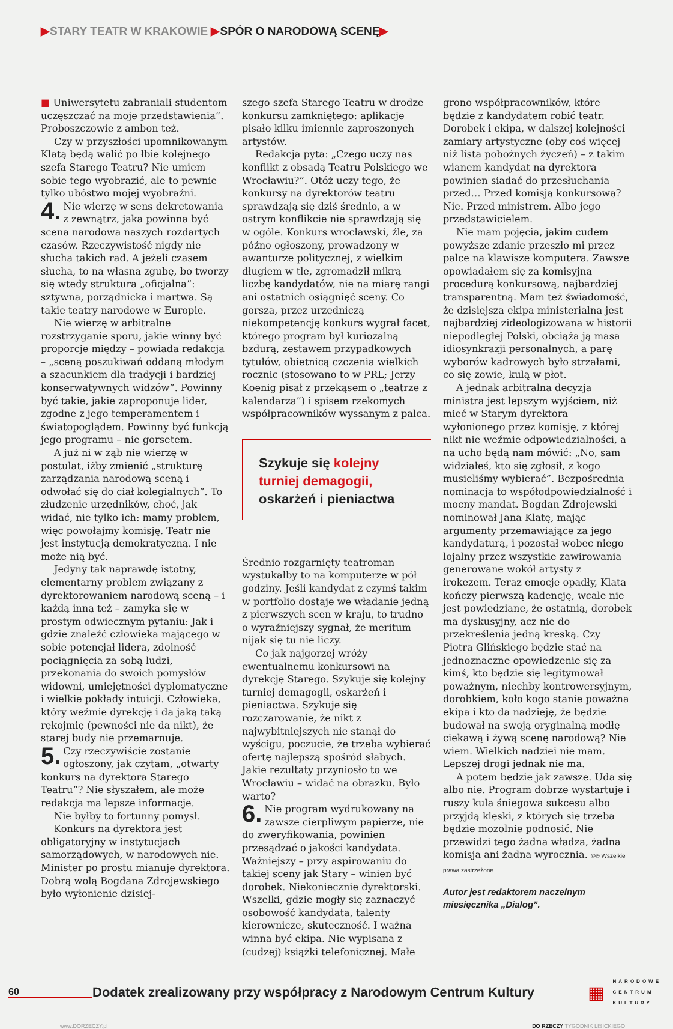▶STARY TEATR W KRAKOWIE ▶SPÓR O NARODOWĄ SCENĘ▶
■ Uniwersytetu zabraniali studentom uczęszczać na moje przedstawienia”. Proboszczowie z ambon też.
Czy w przyszłości upomnikowanym Klatą będą walić po łbie kolejnego szefa Starego Teatru? Nie umiem sobie tego wyobrazić, ale to pewnie tylko ubóstwo mojej wyobraźni.
4. Nie wierzę w sens dekretowania z zewnątrz, jaka powinna być scena narodowa naszych rozdartych czasów. Rzeczywistość nigdy nie słucha takich rad. A jeżeli czasem słucha, to na własną zgubę, bo tworzy się wtedy struktura „oficjalna”: sztywna, porządnicka i martwa. Są takie teatry narodowe w Europie.
Nie wierzę w arbitralne rozstrzyganie sporu, jakie winny być proporcje między – powiada redakcja – „sceną poszukiwań oddaną młodym a szacunkiem dla tradycji i bardziej konserwatywnych widzów”. Powinny być takie, jakie zaproponuje lider, zgodne z jego temperamentem i światopoglądem. Powinny być funkcją jego programu – nie gorsetem.
A już ni w ząb nie wierzę w postulat, iżby zmienić „strukturę zarządzania narodową sceną i odwołać się do ciał kolegialnych”. To złudzenie urzędników, choć, jak widać, nie tylko ich: mamy problem, więc powołajmy komisję. Teatr nie jest instytucją demokratyczną. I nie może nią być.
Jedyny tak naprawdę istotny, elementarny problem związany z dyrektorowaniem narodową sceną – i każdą inną też – zamyka się w prostym odwiecznym pytaniu: Jak i gdzie znaleźć człowieka mającego w sobie potencjał lidera, zdolność pociągnięcia za sobą ludzi, przekonania do swoich pomysłów widowni, umiejętności dyplomatyczne i wielkie pokłady intuicji. Człowieka, który weźmie dyrekcję i da jaką taką rękojmię (pewności nie da nikt), że starej budy nie przemarnuje.
5. Czy rzeczywiście zostanie ogłoszony, jak czytam, „otwarty konkurs na dyrektora Starego Teatru”? Nie słyszałem, ale może redakcja ma lepsze informacje.
Nie byłby to fortunny pomysł.
Konkurs na dyrektora jest obligatoryjny w instytucjach samorządowych, w narodowych nie. Minister po prostu mianuje dyrektora. Dobrą wolą Bogdana Zdrojewskiego było wyłonienie dzisiej-
szego szefa Starego Teatru w drodze konkursu zamkniętego: aplikacje pisało kilku imiennie zaproszonych artystów.
Redakcja pyta: „Czego uczy nas konflikt z obsadą Teatru Polskiego we Wrocławiu?”. Otóż uczy tego, że konkursy na dyrektorów teatru sprawdzają się dziś średnio, a w ostrym konflikcie nie sprawdzają się w ogóle. Konkurs wrocławski, źle, za późno ogłoszony, prowadzony w awanturze politycznej, z wielkim długiem w tle, zgromadził mikrą liczbę kandydatów, nie na miarę rangi ani ostatnich osiągnięć sceny. Co gorsza, przez urzędniczą niekompetencję konkurs wygrał facet, którego program był kuriozalną bzdurą, zestawem przypadkowych tytułów, obietnicą czczenia wielkich rocznic (stosowano to w PRL; Jerzy Koenig pisał z przekąsem o „teatrze z kalendarza”) i spisem rzekomych współpracowników wyssanym z palca.
Szykuje się kolejny turniej demagogii, oskarżeń i pieniactwa
Średnio rozgarnięty teatroman wystukałby to na komputerze w pół godziny. Jeśli kandydat z czymś takim w portfolio dostaje we władanie jedną z pierwszych scen w kraju, to trudno o wyraźniejszy sygnał, że meritum nijak się tu nie liczy.
Co jak najgorzej wróży ewentualnemu konkursowi na dyrekcję Starego. Szykuje się kolejny turniej demagogii, oskarżeń i pieniactwa. Szykuje się rozczarowanie, że nikt z najwybitniejszych nie stanął do wyścigu, poczucie, że trzeba wybierać ofertę najlepszą spośród słabych. Jakie rezultaty przyniosło to we Wrocławiu – widać na obrazku. Było warto?
6. Nie program wydrukowany na zawsze cierpliwym papierze, nie do zweryfikowania, powinien przesądzać o jakości kandydata. Ważniejszy – przy aspirowaniu do takiej sceny jak Stary – winien być dorobek. Niekoniecznie dyrektorski. Wszelki, gdzie mogły się zaznaczyć osobowość kandydata, talenty kierownicze, skuteczność. I ważna winna być ekipa. Nie wypisana z (cudzej) książki telefonicznej. Małe
grono współpracowników, które będzie z kandydatem robić teatr. Dorobek i ekipa, w dalszej kolejności zamiary artystyczne (oby coś więcej niż lista pobożnych życzeń) – z takim wianem kandydat na dyrektora powinien siadać do przesłuchania przed… Przed komisją konkursową? Nie. Przed ministrem. Albo jego przedstawicielem.
Nie mam pojęcia, jakim cudem powyższe zdanie przeszło mi przez palce na klawisze komputera. Zawsze opowiadałem się za komisyjną procedurą konkursową, najbardziej transparentną. Mam też świadomość, że dzisiejsza ekipa ministerialna jest najbardziej zideologizowana w historii niepodległej Polski, obciąża ją masa idiosynkrazji personalnych, a parę wyborów kadrowych było strzałami, co się zowie, kulą w płot.
A jednak arbitralna decyzja ministra jest lepszym wyjściem, niż mieć w Starym dyrektora wyłonionego przez komisję, z której nikt nie weźmie odpowiedzialności, a na ucho będą nam mówić: „No, sam widziałeś, kto się zgłosił, z kogo musieliśmy wybierać”. Bezpośrednia nominacja to współodpowiedzialność i mocny mandat. Bogdan Zdrojewski nominował Jana Klatę, mając argumenty przemawiające za jego kandydaturą, i pozostał wobec niego lojalny przez wszystkie zawirowania generowane wokół artysty z irokezem. Teraz emocje opadły, Klata kończy pierwszą kadencję, wcale nie jest powiedziane, że ostatnią, dorobek ma dyskusyjny, acz nie do przekreślenia jedną kreską. Czy Piotra Glińskiego będzie stać na jednoznaczne opowiedzenie się za kimś, kto będzie się legitymował poważnym, niechby kontrowersyjnym, dorobkiem, koło kogo stanie poważna ekipa i kto da nadzieję, że będzie budował na swoją oryginalną modłę ciekawą i żywą scenę narodową? Nie wiem. Wielkich nadziei nie mam. Lepszej drogi jednak nie ma.
A potem będzie jak zawsze. Uda się albo nie. Program dobrze wystartuje i ruszy kula śniegowa sukcesu albo przyjdą klęski, z których się trzeba będzie mozolnie podnosić. Nie przewidzi tego żadna władza, żadna komisja ani żadna wyrocznia. ©℗ Wszelkie prawa zastrzeżone
Autor jest redaktorem naczelnym miesięcznika „Dialog”.
60
Dodatek zrealizowany przy współpracy z Narodowym Centrum Kultury
▦
NARODOWE
CENTRUM
KULTURY
www.DORZECZY.pl DO RZECZY TYGODNIK LISICKIEGO